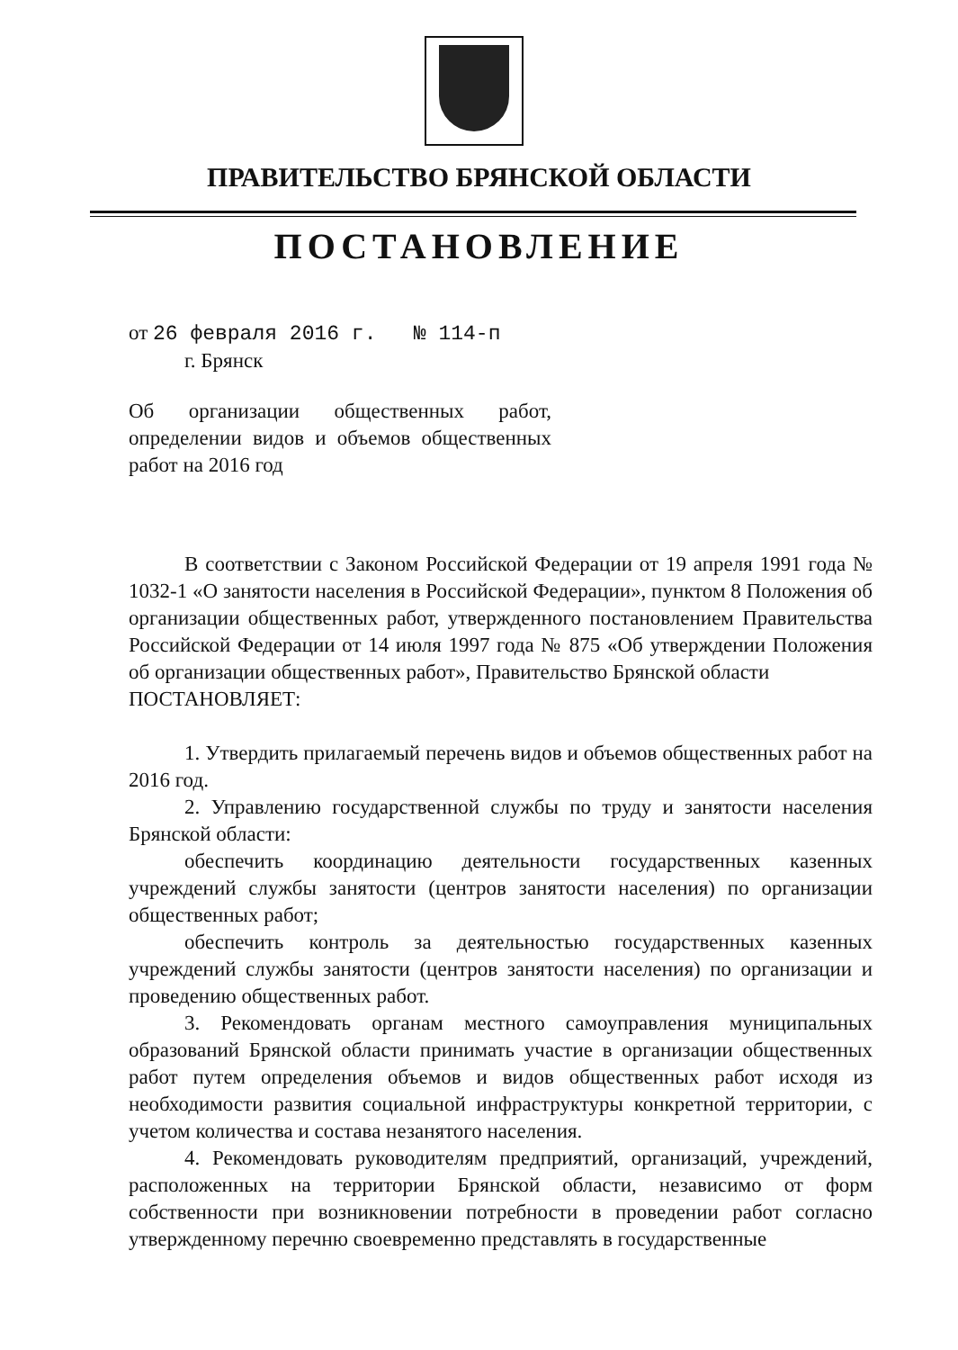ПРАВИТЕЛЬСТВО БРЯНСКОЙ ОБЛАСТИ
ПОСТАНОВЛЕНИЕ
от 26 февраля 2016 г. № 114-п
г. Брянск
Об организации общественных работ, определении видов и объемов общественных работ на 2016 год
В соответствии с Законом Российской Федерации от 19 апреля 1991 года № 1032-1 «О занятости населения в Российской Федерации», пунктом 8 Положения об организации общественных работ, утвержденного постановлением Правительства Российской Федерации от 14 июля 1997 года № 875 «Об утверждении Положения об организации общественных работ», Правительство Брянской области
ПОСТАНОВЛЯЕТ:
1. Утвердить прилагаемый перечень видов и объемов общественных работ на 2016 год.
2. Управлению государственной службы по труду и занятости населения Брянской области:
обеспечить координацию деятельности государственных казенных учреждений службы занятости (центров занятости населения) по организации общественных работ;
обеспечить контроль за деятельностью государственных казенных учреждений службы занятости (центров занятости населения) по организации и проведению общественных работ.
3. Рекомендовать органам местного самоуправления муниципальных образований Брянской области принимать участие в организации общественных работ путем определения объемов и видов общественных работ исходя из необходимости развития социальной инфраструктуры конкретной территории, с учетом количества и состава незанятого населения.
4. Рекомендовать руководителям предприятий, организаций, учреждений, расположенных на территории Брянской области, независимо от форм собственности при возникновении потребности в проведении работ согласно утвержденному перечню своевременно представлять в государственные